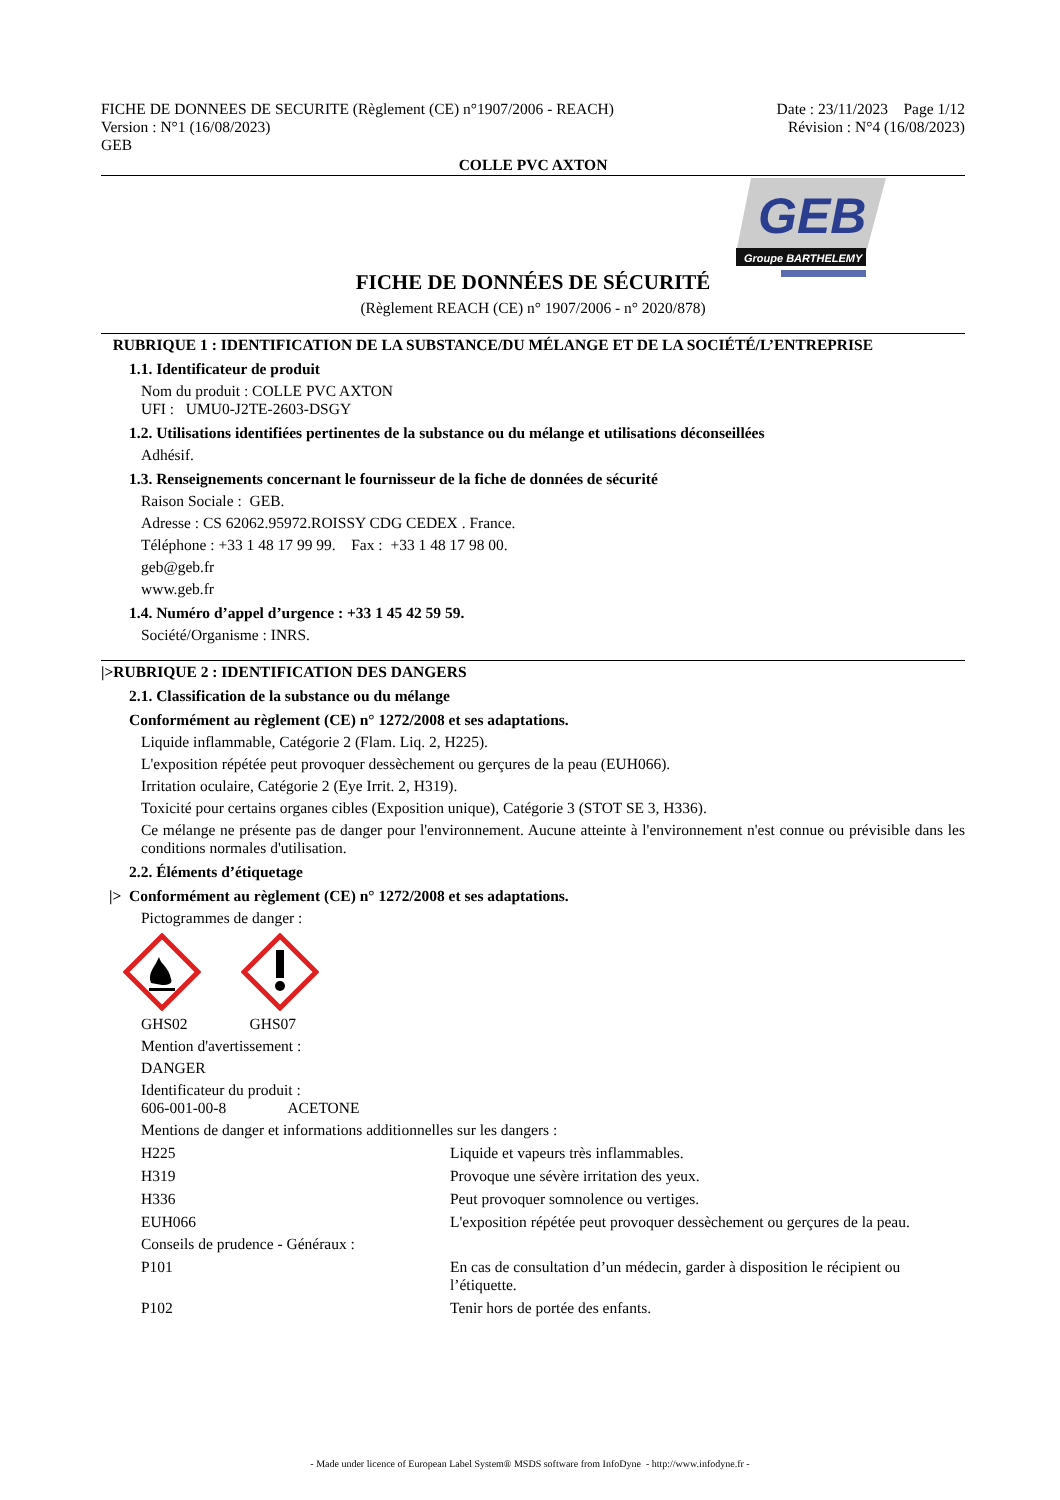FICHE DE DONNEES DE SECURITE (Règlement (CE) n°1907/2006 - REACH)
Version : N°1 (16/08/2023)
GEB
Date : 23/11/2023 Page 1/12
Révision : N°4 (16/08/2023)
COLLE PVC AXTON
GEB
Groupe BARTHELEMY
FICHE DE DONNÉES DE SÉCURITÉ
(Règlement REACH (CE) n° 1907/2006 - n° 2020/878)
RUBRIQUE 1 : IDENTIFICATION DE LA SUBSTANCE/DU MÉLANGE ET DE LA SOCIÉTÉ/L’ENTREPRISE
1.1. Identificateur de produit
Nom du produit : COLLE PVC AXTON
UFI : UMU0-J2TE-2603-DSGY
1.2. Utilisations identifiées pertinentes de la substance ou du mélange et utilisations déconseillées
Adhésif.
1.3. Renseignements concernant le fournisseur de la fiche de données de sécurité
Raison Sociale : GEB.
Adresse : CS 62062.95972.ROISSY CDG CEDEX . France.
Téléphone : +33 1 48 17 99 99. Fax : +33 1 48 17 98 00.
geb@geb.fr
www.geb.fr
1.4. Numéro d’appel d’urgence : +33 1 45 42 59 59.
Société/Organisme : INRS.
|>RUBRIQUE 2 : IDENTIFICATION DES DANGERS
2.1. Classification de la substance ou du mélange
Conformément au règlement (CE) n° 1272/2008 et ses adaptations.
Liquide inflammable, Catégorie 2 (Flam. Liq. 2, H225).
L'exposition répétée peut provoquer dessèchement ou gerçures de la peau (EUH066).
Irritation oculaire, Catégorie 2 (Eye Irrit. 2, H319).
Toxicité pour certains organes cibles (Exposition unique), Catégorie 3 (STOT SE 3, H336).
Ce mélange ne présente pas de danger pour l'environnement. Aucune atteinte à l'environnement n'est connue ou prévisible dans les conditions normales d'utilisation.
2.2. Éléments d’étiquetage
|> Conformément au règlement (CE) n° 1272/2008 et ses adaptations.
Pictogrammes de danger :
GHS02 GHS07
Mention d'avertissement :
DANGER
Identificateur du produit :
606-001-00-8 ACETONE
Mentions de danger et informations additionnelles sur les dangers :
H225 Liquide et vapeurs très inflammables.
H319 Provoque une sévère irritation des yeux.
H336 Peut provoquer somnolence ou vertiges.
EUH066 L'exposition répétée peut provoquer dessèchement ou gerçures de la peau.
Conseils de prudence - Généraux :
P101 En cas de consultation d’un médecin, garder à disposition le récipient ou l’étiquette.
P102 Tenir hors de portée des enfants.
- Made under licence of European Label System® MSDS software from InfoDyne - http://www.infodyne.fr -